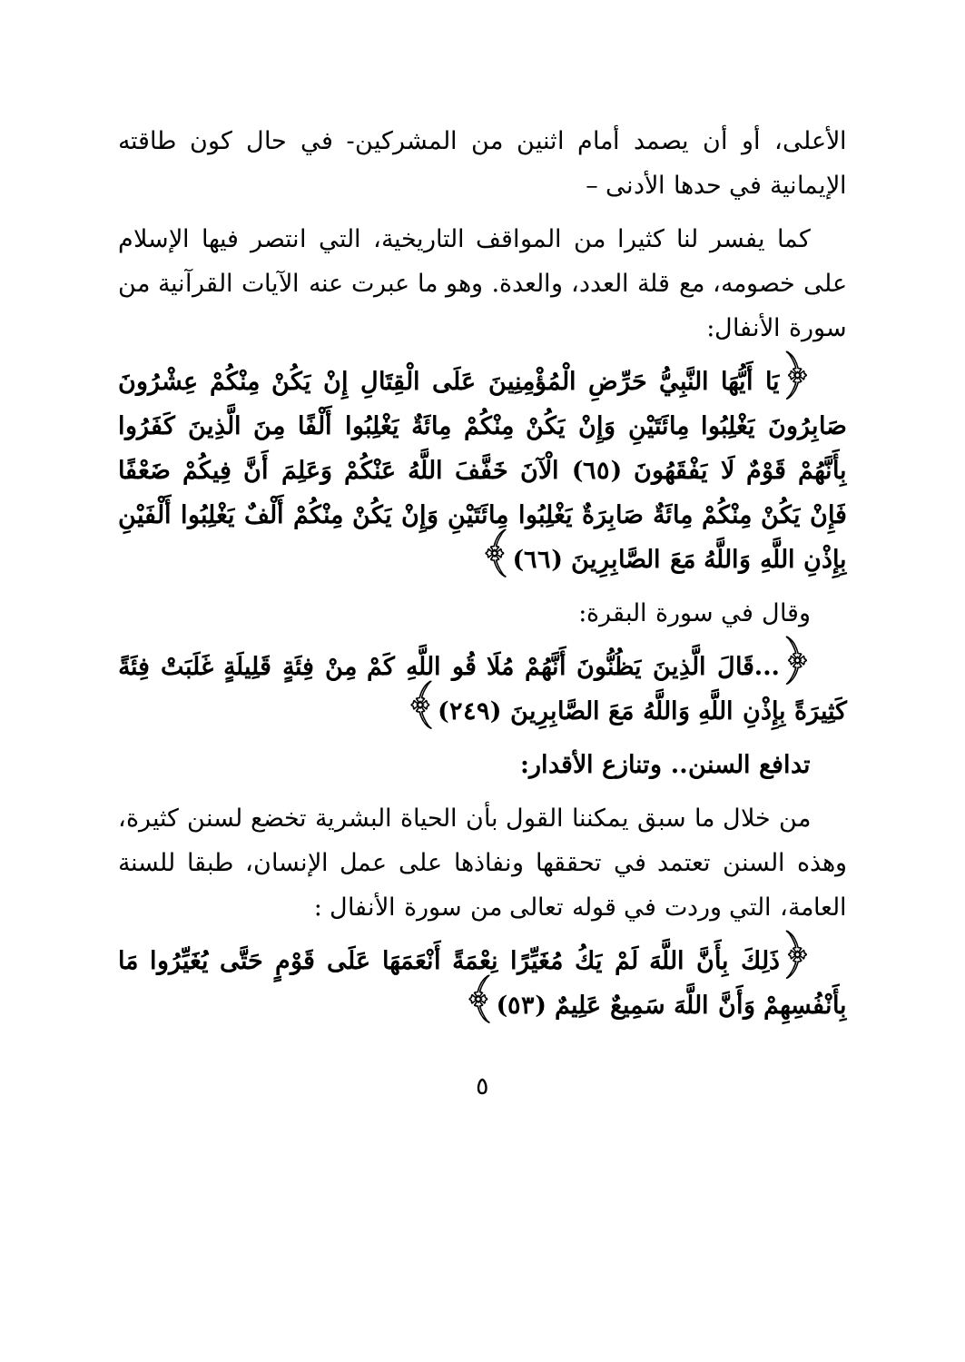الأعلى، أو أن يصمد أمام اثنين من المشركين- في حال كون طاقته الإيمانية في حدها الأدنى –
كما يفسر لنا كثيرا من المواقف التاريخية، التي انتصر فيها الإسلام على خصومه، مع قلة العدد، والعدة. وهو ما عبرت عنه الآيات القرآنية من سورة الأنفال:
﴿يَا أَيُّهَا النَّبِيُّ حَرِّضِ الْمُؤْمِنِينَ عَلَى الْقِتَالِ إِنْ يَكُنْ مِنْكُمْ عِشْرُونَ صَابِرُونَ يَغْلِبُوا مِائَتَيْنِ وَإِنْ يَكُنْ مِنْكُمْ مِائَةٌ يَغْلِبُوا أَلْفًا مِنَ الَّذِينَ كَفَرُوا بِأَنَّهُمْ قَوْمٌ لَا يَفْقَهُونَ (٦٥) الْآنَ خَفَّفَ اللَّهُ عَنْكُمْ وَعَلِمَ أَنَّ فِيكُمْ ضَعْفًا فَإِنْ يَكُنْ مِنْكُمْ مِائَةٌ صَابِرَةٌ يَغْلِبُوا مِائَتَيْنِ وَإِنْ يَكُنْ مِنْكُمْ أَلْفٌ يَغْلِبُوا أَلْفَيْنِ بِإِذْنِ اللَّهِ وَاللَّهُ مَعَ الصَّابِرِينَ (٦٦)﴾
وقال في سورة البقرة:
﴿...قَالَ الَّذِينَ يَظُنُّونَ أَنَّهُمْ مُلَا قُو اللَّهِ كَمْ مِنْ فِئَةٍ قَلِيلَةٍ غَلَبَتْ فِئَةً كَثِيرَةً بِإِذْنِ اللَّهِ وَاللَّهُ مَعَ الصَّابِرِينَ (٢٤٩)﴾
تدافع السنن.. وتنازع الأقدار:
من خلال ما سبق يمكننا القول بأن الحياة البشرية تخضع لسنن كثيرة، وهذه السنن تعتمد في تحققها ونفاذها على عمل الإنسان، طبقا للسنة العامة، التي وردت في قوله تعالى من سورة الأنفال :
﴿ذَلِكَ بِأَنَّ اللَّهَ لَمْ يَكُ مُغَيِّرًا نِعْمَةً أَنْعَمَهَا عَلَى قَوْمٍ حَتَّى يُغَيِّرُوا مَا بِأَنْفُسِهِمْ وَأَنَّ اللَّهَ سَمِيعٌ عَلِيمٌ (٥٣)﴾
٥